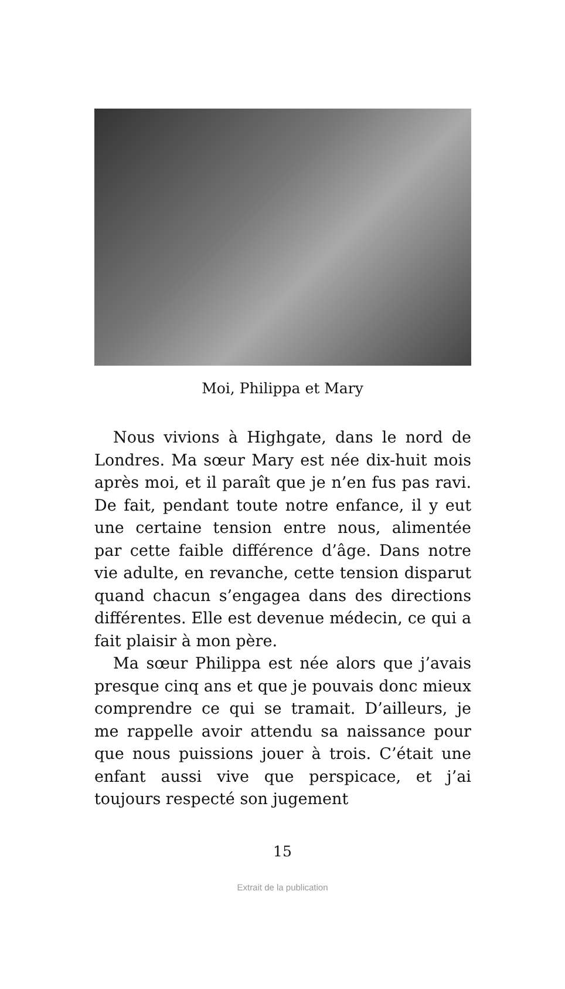Moi, Philippa et Mary
Nous vivions à Highgate, dans le nord de Londres. Ma sœur Mary est née dix-huit mois après moi, et il paraît que je n’en fus pas ravi. De fait, pendant toute notre enfance, il y eut une certaine tension entre nous, alimentée par cette faible différence d’âge. Dans notre vie adulte, en revanche, cette tension disparut quand chacun s’engagea dans des directions différentes. Elle est devenue médecin, ce qui a fait plaisir à mon père.
Ma sœur Philippa est née alors que j’avais presque cinq ans et que je pouvais donc mieux comprendre ce qui se tramait. D’ailleurs, je me rappelle avoir attendu sa naissance pour que nous puissions jouer à trois. C’était une enfant aussi vive que perspicace, et j’ai toujours respecté son jugement
15
Extrait de la publication